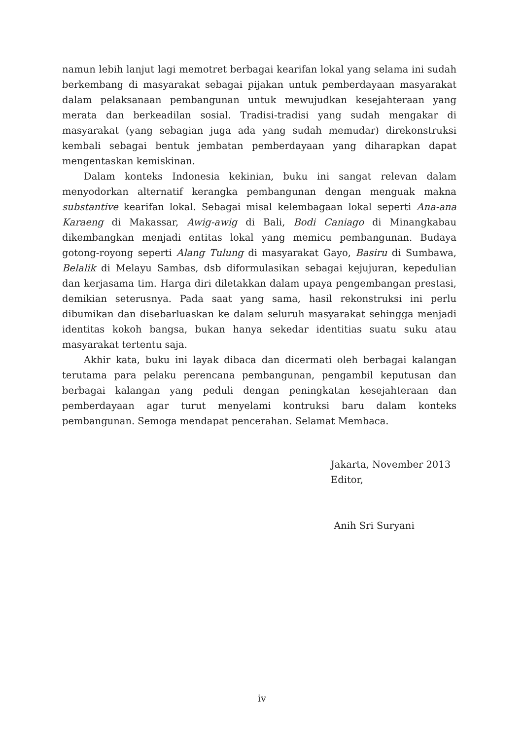namun lebih lanjut lagi memotret berbagai kearifan lokal yang selama ini sudah berkembang di masyarakat sebagai pijakan untuk pemberdayaan masyarakat dalam pelaksanaan pembangunan untuk mewujudkan kesejahteraan yang merata dan berkeadilan sosial. Tradisi-tradisi yang sudah mengakar di masyarakat (yang sebagian juga ada yang sudah memudar) direkonstruksi kembali sebagai bentuk jembatan pemberdayaan yang diharapkan dapat mengentaskan kemiskinan.
Dalam konteks Indonesia kekinian, buku ini sangat relevan dalam menyodorkan alternatif kerangka pembangunan dengan menguak makna substantive kearifan lokal. Sebagai misal kelembagaan lokal seperti Ana-ana Karaeng di Makassar, Awig-awig di Bali, Bodi Caniago di Minangkabau dikembangkan menjadi entitas lokal yang memicu pembangunan. Budaya gotong-royong seperti Alang Tulung di masyarakat Gayo, Basiru di Sumbawa, Belalik di Melayu Sambas, dsb diformulasikan sebagai kejujuran, kepedulian dan kerjasama tim. Harga diri diletakkan dalam upaya pengembangan prestasi, demikian seterusnya. Pada saat yang sama, hasil rekonstruksi ini perlu dibumikan dan disebarluaskan ke dalam seluruh masyarakat sehingga menjadi identitas kokoh bangsa, bukan hanya sekedar identitias suatu suku atau masyarakat tertentu saja.
Akhir kata, buku ini layak dibaca dan dicermati oleh berbagai kalangan terutama para pelaku perencana pembangunan, pengambil keputusan dan berbagai kalangan yang peduli dengan peningkatan kesejahteraan dan pemberdayaan agar turut menyelami kontruksi baru dalam konteks pembangunan. Semoga mendapat pencerahan. Selamat Membaca.
Jakarta, November 2013
Editor,
Anih Sri Suryani
iv